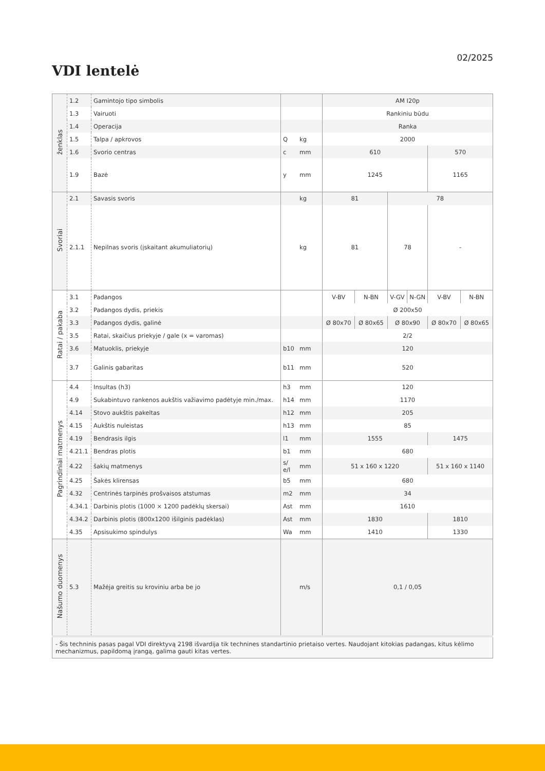02/2025
VDI lentelė
| ženklas | 1.2 | Gamintojo tipo simbolis | | | AM I20p | | | | | |
| | 1.3 | Vairuoti | | | Rankiniu būdu | | | | | |
| | 1.4 | Operacija | | | Ranka | | | | | |
| | 1.5 | Talpa / apkrovos | Q | kg | 2000 | | | | | |
| | 1.6 | Svorio centras | c | mm | 610 | | | | 570 | |
| | 1.9 | Bazė | y | mm | 1245 | | | | 1165 | |
| Svoriai | 2.1 | Savasis svoris | | kg | 81 | | 78 | | | |
| | 2.1.1 | Nepilnas svoris (įskaitant akumuliatorių) | | kg | 81 | | 78 | | - | |
| Ratai / pakaba | 3.1 | Padangos | | | V-BV | N-BN | V-GV | N-GN | V-BV | N-BN |
| | 3.2 | Padangos dydis, priekis | | | Ø 200x50 | | | | | |
| | 3.3 | Padangos dydis, galinė | | | Ø 80x70 | Ø 80x65 | Ø 80x90 | | Ø 80x70 | Ø 80x65 |
| | 3.5 | Ratai, skaičius priekyje / gale (x = varomas) | | | 2/2 | | | | | |
| | 3.6 | Matuoklis, priekyje | b10 | mm | 120 | | | | | |
| | 3.7 | Galinis gabaritas | b11 | mm | 520 | | | | | |
| Pagrindiniai matmenys | 4.4 | Insultas (h3) | h3 | mm | 120 | | | | | |
| | 4.9 | Sukabintuvo rankenos aukštis važiavimo padėtyje min./max. | h14 | mm | 1170 | | | | | |
| | 4.14 | Stovo aukštis pakeltas | h12 | mm | 205 | | | | | |
| | 4.15 | Aukštis nuleistas | h13 | mm | 85 | | | | | |
| | 4.19 | Bendrasis ilgis | l1 | mm | 1555 | | | | 1475 | |
| | 4.21.1 | Bendras plotis | b1 | mm | 680 | | | | | |
| | 4.22 | šakių matmenys | s/ e/l | mm | 51 x 160 x 1220 | | | | 51 x 160 x 1140 | |
| | 4.25 | Šakės klirensas | b5 | mm | 680 | | | | | |
| | 4.32 | Centrinės tarpinės prošvaisos atstumas | m2 | mm | 34 | | | | | |
| | 4.34.1 | Darbinis plotis (1000 × 1200 padėklų skersai) | Ast | mm | 1610 | | | | | |
| | 4.34.2 | Darbinis plotis (800x1200 išilginis padėklas) | Ast | mm | 1830 | | | | 1810 | |
| | 4.35 | Apsisukimo spindulys | Wa | mm | 1410 | | | | 1330 | |
| Našumo duomenys | 5.3 | Mažėja greitis su kroviniu arba be jo | | m/s | 0,1 / 0,05 | | | | | |
| - Šis techninis pasas pagal VDI direktyvą 2198 išvardija tik technines standartinio prietaiso vertes. Naudojant kitokias padangas, kitus kėlimo mechanizmus, papildomą įrangą, galima gauti kitas vertes. | | | | | | | | | | |